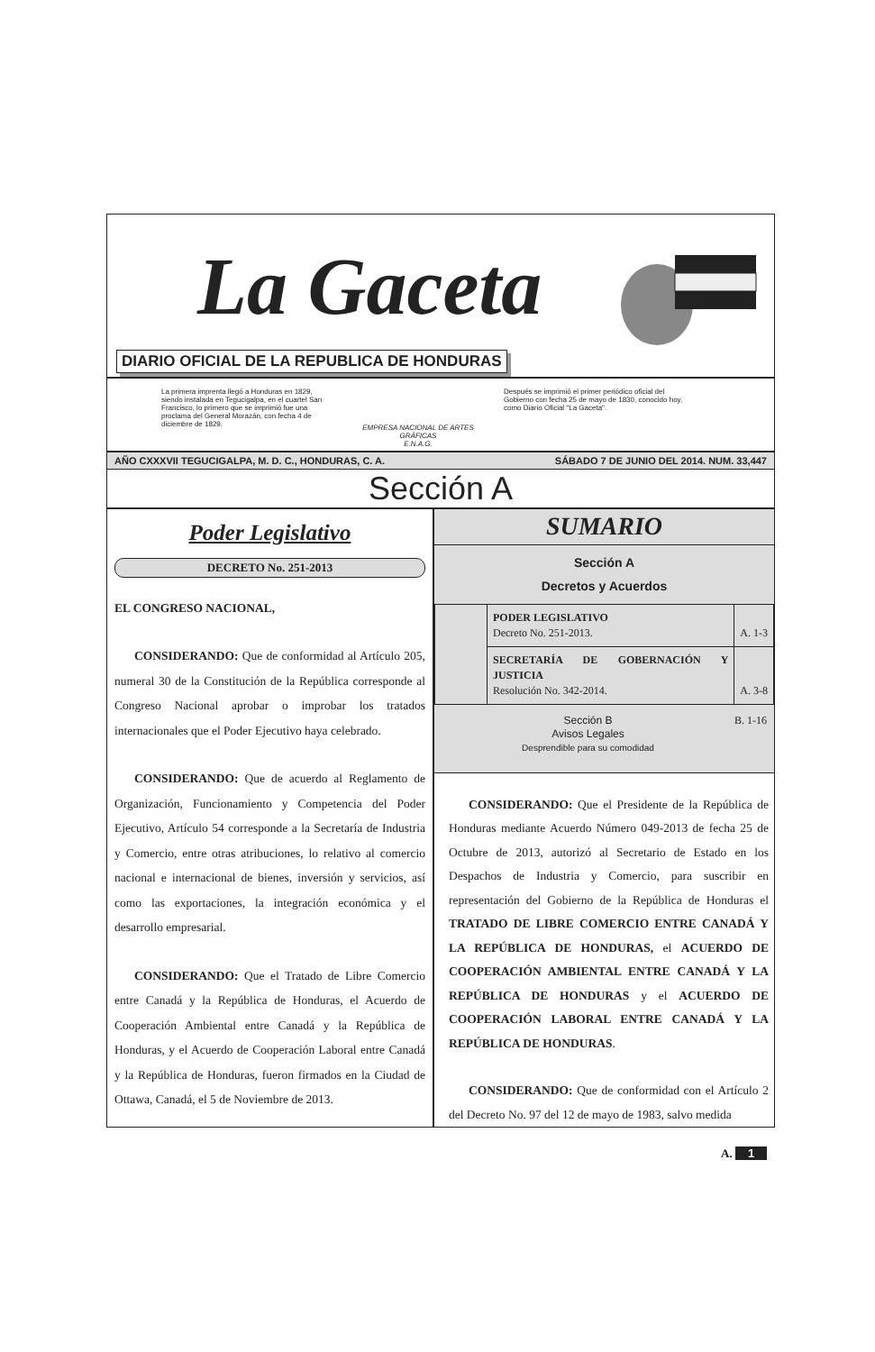La Gaceta
DIARIO OFICIAL DE LA REPUBLICA DE HONDURAS
La primera imprenta llegó a Honduras en 1829, siendo instalada en Tegucigalpa, en el cuartel San Francisco, lo primero que se imprimió fue una proclama del General Morazán, con fecha 4 de diciembre de 1829.
EMPRESA NACIONAL DE ARTES GRÁFICAS
E.N.A.G.
Después se imprimió el primer periódico oficial del Gobierno con fecha 25 de mayo de 1830, conocido hoy, como Diario Oficial "La Gaceta".
AÑO CXXXVII TEGUCIGALPA, M. D. C., HONDURAS, C. A. SÁBADO 7 DE JUNIO DEL 2014. NUM. 33,447
Sección A
Poder Legislativo
DECRETO No. 251-2013
EL CONGRESO NACIONAL,
CONSIDERANDO: Que de conformidad al Artículo 205, numeral 30 de la Constitución de la República corresponde al Congreso Nacional aprobar o improbar los tratados internacionales que el Poder Ejecutivo haya celebrado.
CONSIDERANDO: Que de acuerdo al Reglamento de Organización, Funcionamiento y Competencia del Poder Ejecutivo, Artículo 54 corresponde a la Secretaría de Industria y Comercio, entre otras atribuciones, lo relativo al comercio nacional e internacional de bienes, inversión y servicios, así como las exportaciones, la integración económica y el desarrollo empresarial.
CONSIDERANDO: Que el Tratado de Libre Comercio entre Canadá y la República de Honduras, el Acuerdo de Cooperación Ambiental entre Canadá y la República de Honduras, y el Acuerdo de Cooperación Laboral entre Canadá y la República de Honduras, fueron firmados en la Ciudad de Ottawa, Canadá, el 5 de Noviembre de 2013.
SUMARIO
Sección A
Decretos y Acuerdos
| | PODER LEGISLATIVO Decreto No. 251-2013. | A. 1-3 |
| | SECRETARÍA DE GOBERNACIÓN Y JUSTICIA Resolución No. 342-2014. | A. 3-8 |
Sección B
Avisos Legales
Desprendible para su comodidad
B. 1-16
CONSIDERANDO: Que el Presidente de la República de Honduras mediante Acuerdo Número 049-2013 de fecha 25 de Octubre de 2013, autorizó al Secretario de Estado en los Despachos de Industria y Comercio, para suscribir en representación del Gobierno de la República de Honduras el TRATADO DE LIBRE COMERCIO ENTRE CANADÁ Y LA REPÚBLICA DE HONDURAS, el ACUERDO DE COOPERACIÓN AMBIENTAL ENTRE CANADÁ Y LA REPÚBLICA DE HONDURAS y el ACUERDO DE COOPERACIÓN LABORAL ENTRE CANADÁ Y LA REPÚBLICA DE HONDURAS.
CONSIDERANDO: Que de conformidad con el Artículo 2 del Decreto No. 97 del 12 de mayo de 1983, salvo medida
A. 1